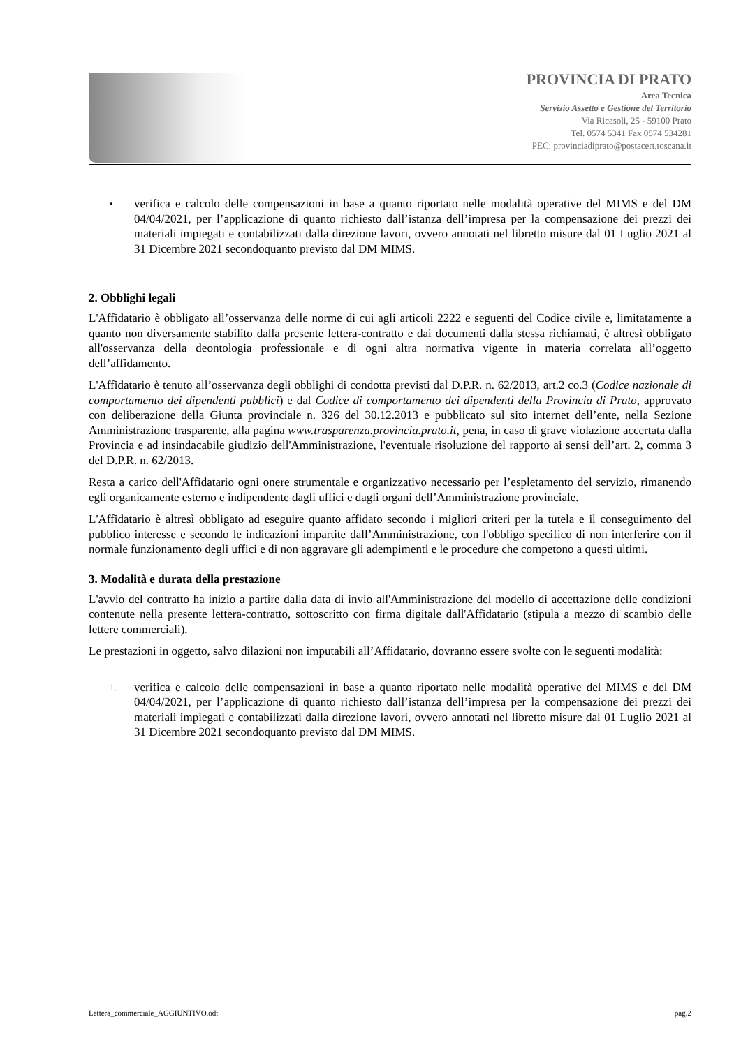PROVINCIA DI PRATO
Area Tecnica
Servizio Assetto e Gestione del Territorio
Via Ricasoli, 25 - 59100 Prato
Tel. 0574 5341 Fax 0574 534281
PEC: provinciadiprato@postacert.toscana.it
• verifica e calcolo delle compensazioni in base a quanto riportato nelle modalità operative del MIMS e del DM 04/04/2021, per l’applicazione di quanto richiesto dall’istanza dell’impresa per la compensazione dei prezzi dei materiali impiegati e contabilizzati dalla direzione lavori, ovvero annotati nel libretto misure dal 01 Luglio 2021 al 31 Dicembre 2021 secondoquanto previsto dal DM MIMS.
2. Obblighi legali
L'Affidatario è obbligato all’osservanza delle norme di cui agli articoli 2222 e seguenti del Codice civile e, limitatamente a quanto non diversamente stabilito dalla presente lettera-contratto e dai documenti dalla stessa richiamati, è altresì obbligato all'osservanza della deontologia professionale e di ogni altra normativa vigente in materia correlata all’oggetto dell’affidamento.
L'Affidatario è tenuto all’osservanza degli obblighi di condotta previsti dal D.P.R. n. 62/2013, art.2 co.3 (Codice nazionale di comportamento dei dipendenti pubblici) e dal Codice di comportamento dei dipendenti della Provincia di Prato, approvato con deliberazione della Giunta provinciale n. 326 del 30.12.2013 e pubblicato sul sito internet dell’ente, nella Sezione Amministrazione trasparente, alla pagina www.trasparenza.provincia.prato.it, pena, in caso di grave violazione accertata dalla Provincia e ad insindacabile giudizio dell'Amministrazione, l'eventuale risoluzione del rapporto ai sensi dell’art. 2, comma 3 del D.P.R. n. 62/2013.
Resta a carico dell'Affidatario ogni onere strumentale e organizzativo necessario per l’espletamento del servizio, rimanendo egli organicamente esterno e indipendente dagli uffici e dagli organi dell’Amministrazione provinciale.
L'Affidatario è altresì obbligato ad eseguire quanto affidato secondo i migliori criteri per la tutela e il conseguimento del pubblico interesse e secondo le indicazioni impartite dall’Amministrazione, con l'obbligo specifico di non interferire con il normale funzionamento degli uffici e di non aggravare gli adempimenti e le procedure che competono a questi ultimi.
3. Modalità e durata della prestazione
L'avvio del contratto ha inizio a partire dalla data di invio all'Amministrazione del modello di accettazione delle condizioni contenute nella presente lettera-contratto, sottoscritto con firma digitale dall'Affidatario (stipula a mezzo di scambio delle lettere commerciali).
Le prestazioni in oggetto, salvo dilazioni non imputabili all’Affidatario, dovranno essere svolte con le seguenti modalità:
1. verifica e calcolo delle compensazioni in base a quanto riportato nelle modalità operative del MIMS e del DM 04/04/2021, per l’applicazione di quanto richiesto dall’istanza dell’impresa per la compensazione dei prezzi dei materiali impiegati e contabilizzati dalla direzione lavori, ovvero annotati nel libretto misure dal 01 Luglio 2021 al 31 Dicembre 2021 secondoquanto previsto dal DM MIMS.
Lettera_commerciale_AGGIUNTIVO.odt pag.2